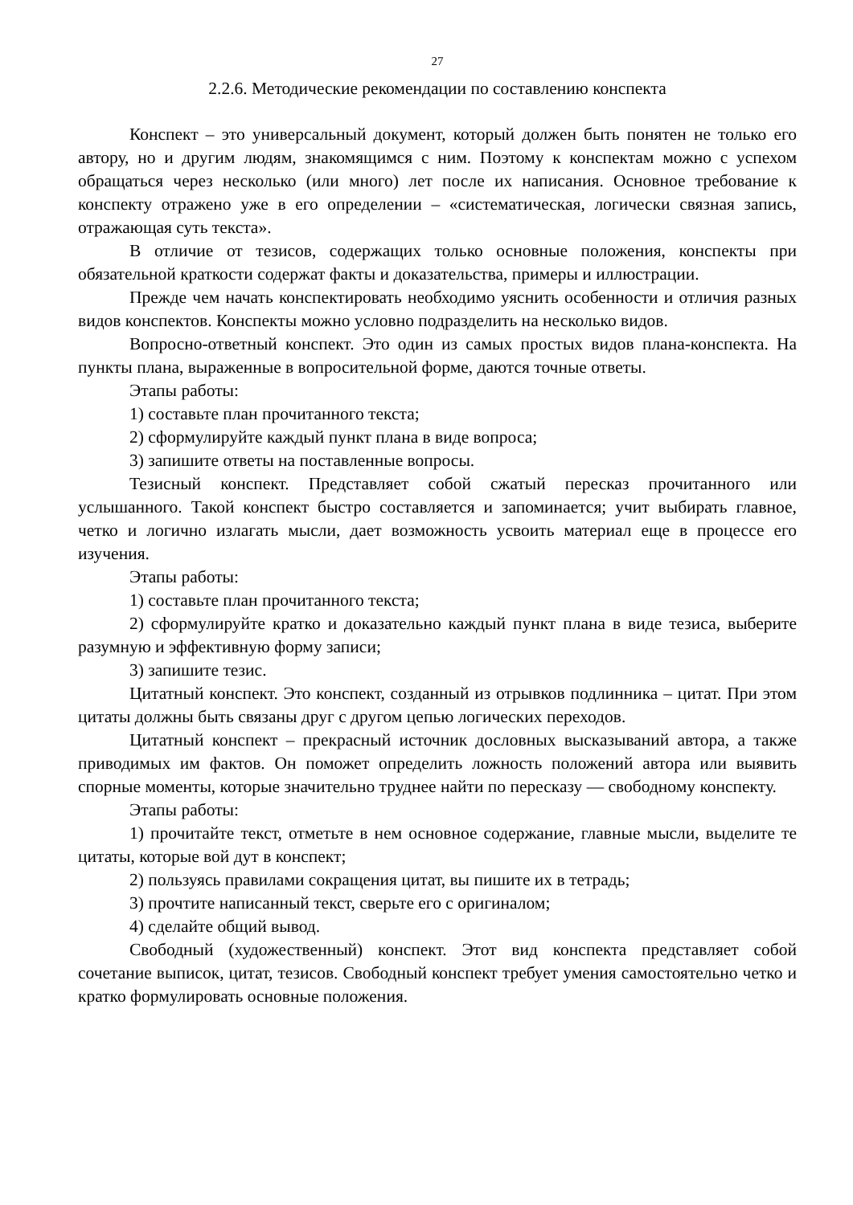27
2.2.6. Методические рекомендации по составлению конспекта
Конспект – это универсальный документ, который должен быть понятен не только его автору, но и другим людям, знакомящимся с ним. Поэтому к конспектам можно с успехом обращаться через несколько (или много) лет после их написания. Основное требование к конспекту отражено уже в его определении – «систематическая, логически связная запись, отражающая суть текста».
В отличие от тезисов, содержащих только основные положения, конспекты при обязательной краткости содержат факты и доказательства, примеры и иллюстрации.
Прежде чем начать конспектировать необходимо уяснить особенности и отличия разных видов конспектов. Конспекты можно условно подразделить на несколько видов.
Вопросно-ответный конспект. Это один из самых простых видов плана-конспекта. На пункты плана, выраженные в вопросительной форме, даются точные ответы.
Этапы работы:
1) составьте план прочитанного текста;
2) сформулируйте каждый пункт плана в виде вопроса;
3) запишите ответы на поставленные вопросы.
Тезисный конспект. Представляет собой сжатый пересказ прочитанного или услышанного. Такой конспект быстро составляется и запоминается; учит выбирать главное, четко и логично излагать мысли, дает возможность усвоить материал еще в процессе его изучения.
Этапы работы:
1) составьте план прочитанного текста;
2) сформулируйте кратко и доказательно каждый пункт плана в виде тезиса, выберите разумную и эффективную форму записи;
3) запишите тезис.
Цитатный конспект. Это конспект, созданный из отрывков подлинника – цитат. При этом цитаты должны быть связаны друг с другом цепью логических переходов.
Цитатный конспект – прекрасный источник дословных высказываний автора, а также приводимых им фактов. Он поможет определить ложность положений автора или выявить спорные моменты, которые значительно труднее найти по пересказу — свободному конспекту.
Этапы работы:
1) прочитайте текст, отметьте в нем основное содержание, главные мысли, выделите те цитаты, которые вой дут в конспект;
2) пользуясь правилами сокращения цитат, вы пишите их в тетрадь;
3) прочтите написанный текст, сверьте его с оригиналом;
4) сделайте общий вывод.
Свободный (художественный) конспект. Этот вид конспекта представляет собой сочетание выписок, цитат, тезисов. Свободный конспект требует умения самостоятельно четко и кратко формулировать основные положения.